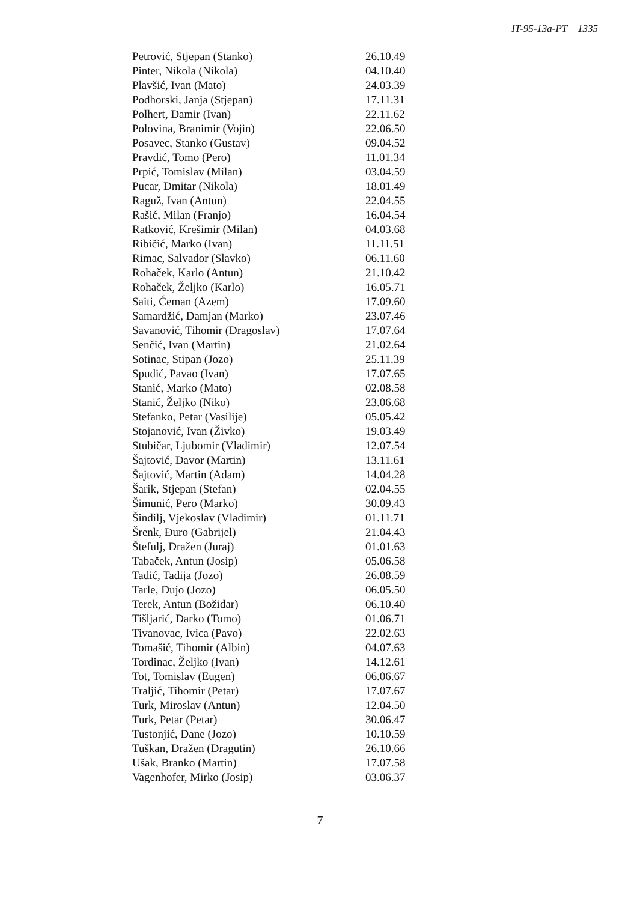IT-95-13a-PT 1335
| Petrović, Stjepan (Stanko) | 26.10.49 |
| Pinter, Nikola (Nikola) | 04.10.40 |
| Plavšić, Ivan (Mato) | 24.03.39 |
| Podhorski, Janja (Stjepan) | 17.11.31 |
| Polhert, Damir (Ivan) | 22.11.62 |
| Polovina, Branimir (Vojin) | 22.06.50 |
| Posavec, Stanko (Gustav) | 09.04.52 |
| Pravdić, Tomo (Pero) | 11.01.34 |
| Prpić, Tomislav (Milan) | 03.04.59 |
| Pucar, Dmitar (Nikola) | 18.01.49 |
| Raguž, Ivan (Antun) | 22.04.55 |
| Rašić, Milan (Franjo) | 16.04.54 |
| Ratković, Krešimir (Milan) | 04.03.68 |
| Ribičić, Marko (Ivan) | 11.11.51 |
| Rimac, Salvador (Slavko) | 06.11.60 |
| Rohaček, Karlo (Antun) | 21.10.42 |
| Rohaček, Željko (Karlo) | 16.05.71 |
| Saiti, Ćeman (Azem) | 17.09.60 |
| Samardžić, Damjan (Marko) | 23.07.46 |
| Savanović, Tihomir (Dragoslav) | 17.07.64 |
| Senčić, Ivan (Martin) | 21.02.64 |
| Sotinac, Stipan (Jozo) | 25.11.39 |
| Spudić, Pavao (Ivan) | 17.07.65 |
| Stanić, Marko (Mato) | 02.08.58 |
| Stanić, Željko (Niko) | 23.06.68 |
| Stefanko, Petar (Vasilije) | 05.05.42 |
| Stojanović, Ivan (Živko) | 19.03.49 |
| Stubičar, Ljubomir (Vladimir) | 12.07.54 |
| Šajtović, Davor (Martin) | 13.11.61 |
| Šajtović, Martin (Adam) | 14.04.28 |
| Šarik, Stjepan (Stefan) | 02.04.55 |
| Šimunić, Pero (Marko) | 30.09.43 |
| Šindilj, Vjekoslav (Vladimir) | 01.11.71 |
| Šrenk, Đuro (Gabrijel) | 21.04.43 |
| Štefulj, Dražen (Juraj) | 01.01.63 |
| Tabaček, Antun (Josip) | 05.06.58 |
| Tadić, Tadija (Jozo) | 26.08.59 |
| Tarle, Dujo (Jozo) | 06.05.50 |
| Terek, Antun (Božidar) | 06.10.40 |
| Tišljarić, Darko (Tomo) | 01.06.71 |
| Tivanovac, Ivica (Pavo) | 22.02.63 |
| Tomašić, Tihomir (Albin) | 04.07.63 |
| Tordinac, Željko (Ivan) | 14.12.61 |
| Tot, Tomislav (Eugen) | 06.06.67 |
| Traljić, Tihomir (Petar) | 17.07.67 |
| Turk, Miroslav (Antun) | 12.04.50 |
| Turk, Petar (Petar) | 30.06.47 |
| Tustonjić, Dane (Jozo) | 10.10.59 |
| Tuškan, Dražen (Dragutin) | 26.10.66 |
| Ušak, Branko (Martin) | 17.07.58 |
| Vagenhofer, Mirko (Josip) | 03.06.37 |
7